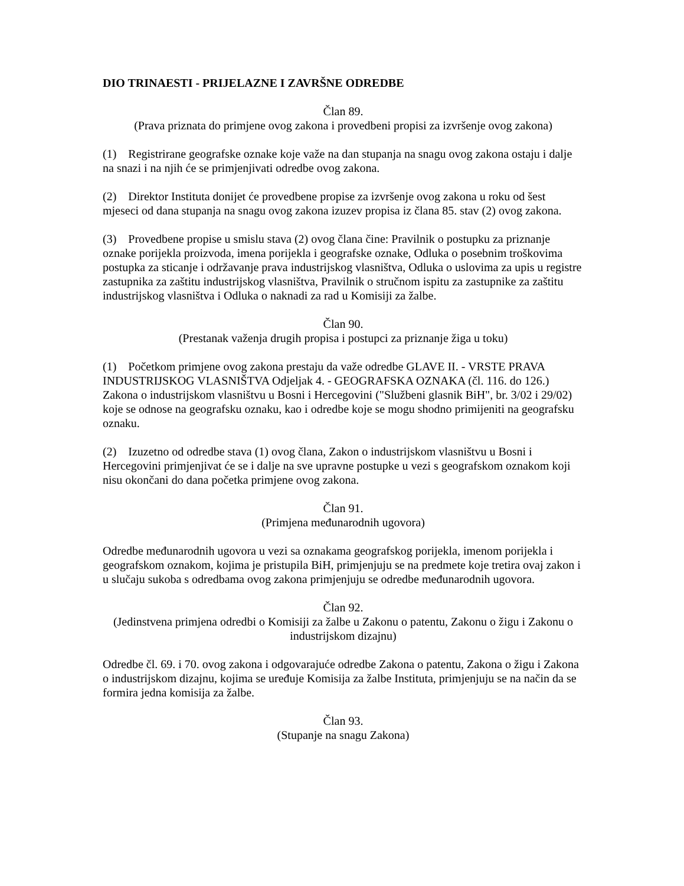DIO TRINAESTI - PRIJELAZNE I ZAVRŠNE ODREDBE
Član 89.
(Prava priznata do primjene ovog zakona i provedbeni propisi za izvršenje ovog zakona)
(1) Registrirane geografske oznake koje važe na dan stupanja na snagu ovog zakona ostaju i dalje na snazi i na njih će se primjenjivati odredbe ovog zakona.
(2) Direktor Instituta donijet će provedbene propise za izvršenje ovog zakona u roku od šest mjeseci od dana stupanja na snagu ovog zakona izuzev propisa iz člana 85. stav (2) ovog zakona.
(3) Provedbene propise u smislu stava (2) ovog člana čine: Pravilnik o postupku za priznanje oznake porijekla proizvoda, imena porijekla i geografske oznake, Odluka o posebnim troškovima postupka za sticanje i održavanje prava industrijskog vlasništva, Odluka o uslovima za upis u registre zastupnika za zaštitu industrijskog vlasništva, Pravilnik o stručnom ispitu za zastupnike za zaštitu industrijskog vlasništva i Odluka o naknadi za rad u Komisiji za žalbe.
Član 90.
(Prestanak važenja drugih propisa i postupci za priznanje žiga u toku)
(1) Početkom primjene ovog zakona prestaju da važe odredbe GLAVE II. - VRSTE PRAVA INDUSTRIJSKOG VLASNIŠTVA Odjeljak 4. - GEOGRAFSKA OZNAKA (čl. 116. do 126.) Zakona o industrijskom vlasništvu u Bosni i Hercegovini ("Službeni glasnik BiH", br. 3/02 i 29/02) koje se odnose na geografsku oznaku, kao i odredbe koje se mogu shodno primijeniti na geografsku oznaku.
(2) Izuzetno od odredbe stava (1) ovog člana, Zakon o industrijskom vlasništvu u Bosni i Hercegovini primjenjivat će se i dalje na sve upravne postupke u vezi s geografskom oznakom koji nisu okončani do dana početka primjene ovog zakona.
Član 91.
(Primjena međunarodnih ugovora)
Odredbe međunarodnih ugovora u vezi sa oznakama geografskog porijekla, imenom porijekla i geografskom oznakom, kojima je pristupila BiH, primjenjuju se na predmete koje tretira ovaj zakon i u slučaju sukoba s odredbama ovog zakona primjenjuju se odredbe međunarodnih ugovora.
Član 92.
(Jedinstvena primjena odredbi o Komisiji za žalbe u Zakonu o patentu, Zakonu o žigu i Zakonu o industrijskom dizajnu)
Odredbe čl. 69. i 70. ovog zakona i odgovarajuće odredbe Zakona o patentu, Zakona o žigu i Zakona o industrijskom dizajnu, kojima se uređuje Komisija za žalbe Instituta, primjenjuju se na način da se formira jedna komisija za žalbe.
Član 93.
(Stupanje na snagu Zakona)